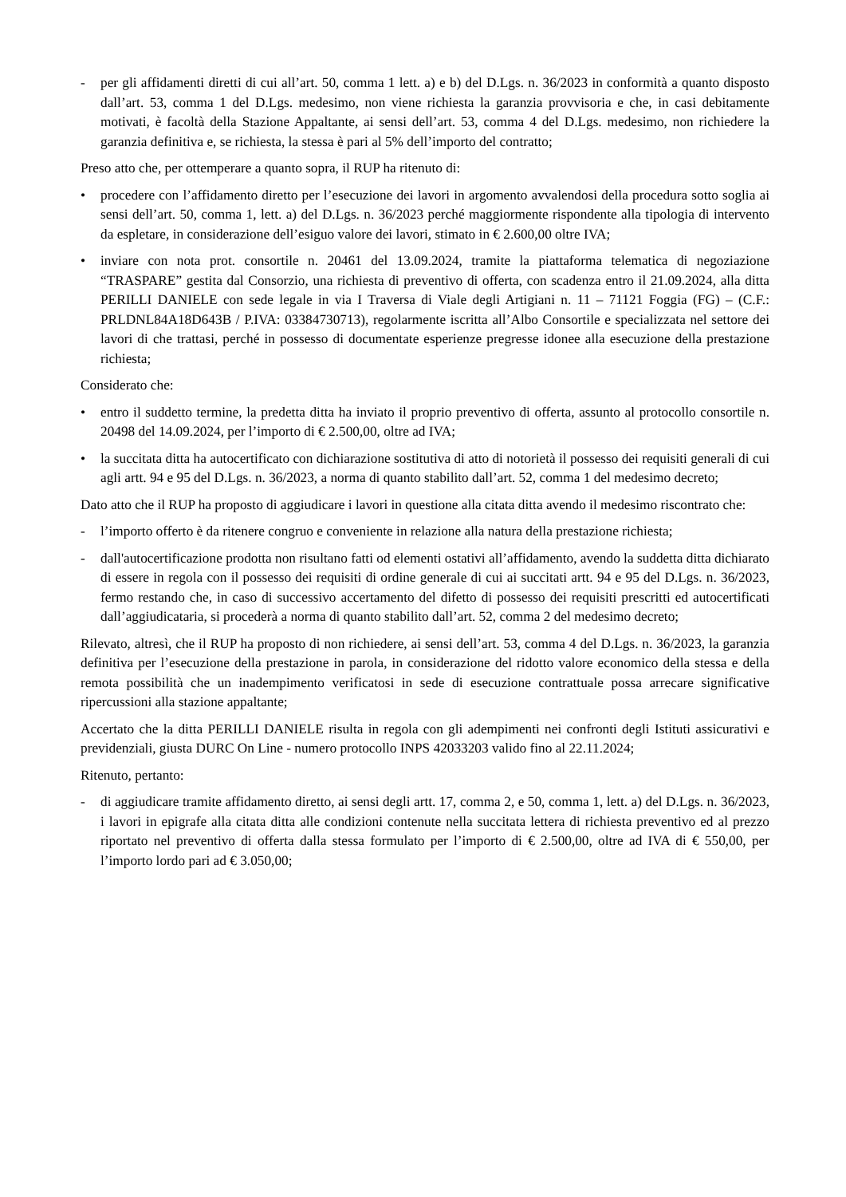- per gli affidamenti diretti di cui all’art. 50, comma 1 lett. a) e b) del D.Lgs. n. 36/2023 in conformità a quanto disposto dall’art. 53, comma 1 del D.Lgs. medesimo, non viene richiesta la garanzia provvisoria e che, in casi debitamente motivati, è facoltà della Stazione Appaltante, ai sensi dell’art. 53, comma 4 del D.Lgs. medesimo, non richiedere la garanzia definitiva e, se richiesta, la stessa è pari al 5% dell’importo del contratto;
Preso atto che, per ottemperare a quanto sopra, il RUP ha ritenuto di:
• procedere con l’affidamento diretto per l’esecuzione dei lavori in argomento avvalendosi della procedura sotto soglia ai sensi dell’art. 50, comma 1, lett. a) del D.Lgs. n. 36/2023 perché maggiormente rispondente alla tipologia di intervento da espletare, in considerazione dell’esiguo valore dei lavori, stimato in € 2.600,00 oltre IVA;
• inviare con nota prot. consortile n. 20461 del 13.09.2024, tramite la piattaforma telematica di negoziazione “TRASPARE” gestita dal Consorzio, una richiesta di preventivo di offerta, con scadenza entro il 21.09.2024, alla ditta PERILLI DANIELE con sede legale in via I Traversa di Viale degli Artigiani n. 11 – 71121 Foggia (FG) – (C.F.: PRLDNL84A18D643B / P.IVA: 03384730713), regolarmente iscritta all’Albo Consortile e specializzata nel settore dei lavori di che trattasi, perché in possesso di documentate esperienze pregresse idonee alla esecuzione della prestazione richiesta;
Considerato che:
• entro il suddetto termine, la predetta ditta ha inviato il proprio preventivo di offerta, assunto al protocollo consortile n. 20498 del 14.09.2024, per l’importo di € 2.500,00, oltre ad IVA;
• la succitata ditta ha autocertificato con dichiarazione sostitutiva di atto di notorietà il possesso dei requisiti generali di cui agli artt. 94 e 95 del D.Lgs. n. 36/2023, a norma di quanto stabilito dall’art. 52, comma 1 del medesimo decreto;
Dato atto che il RUP ha proposto di aggiudicare i lavori in questione alla citata ditta avendo il medesimo riscontrato che:
- l’importo offerto è da ritenere congruo e conveniente in relazione alla natura della prestazione richiesta;
- dall'autocertificazione prodotta non risultano fatti od elementi ostativi all’affidamento, avendo la suddetta ditta dichiarato di essere in regola con il possesso dei requisiti di ordine generale di cui ai succitati artt. 94 e 95 del D.Lgs. n. 36/2023, fermo restando che, in caso di successivo accertamento del difetto di possesso dei requisiti prescritti ed autocertificati dall’aggiudicataria, si procederà a norma di quanto stabilito dall’art. 52, comma 2 del medesimo decreto;
Rilevato, altresì, che il RUP ha proposto di non richiedere, ai sensi dell’art. 53, comma 4 del D.Lgs. n. 36/2023, la garanzia definitiva per l’esecuzione della prestazione in parola, in considerazione del ridotto valore economico della stessa e della remota possibilità che un inadempimento verificatosi in sede di esecuzione contrattuale possa arrecare significative ripercussioni alla stazione appaltante;
Accertato che la ditta PERILLI DANIELE risulta in regola con gli adempimenti nei confronti degli Istituti assicurativi e previdenziali, giusta DURC On Line - numero protocollo INPS 42033203 valido fino al 22.11.2024;
Ritenuto, pertanto:
- di aggiudicare tramite affidamento diretto, ai sensi degli artt. 17, comma 2, e 50, comma 1, lett. a) del D.Lgs. n. 36/2023, i lavori in epigrafe alla citata ditta alle condizioni contenute nella succitata lettera di richiesta preventivo ed al prezzo riportato nel preventivo di offerta dalla stessa formulato per l’importo di € 2.500,00, oltre ad IVA di € 550,00, per l’importo lordo pari ad € 3.050,00;